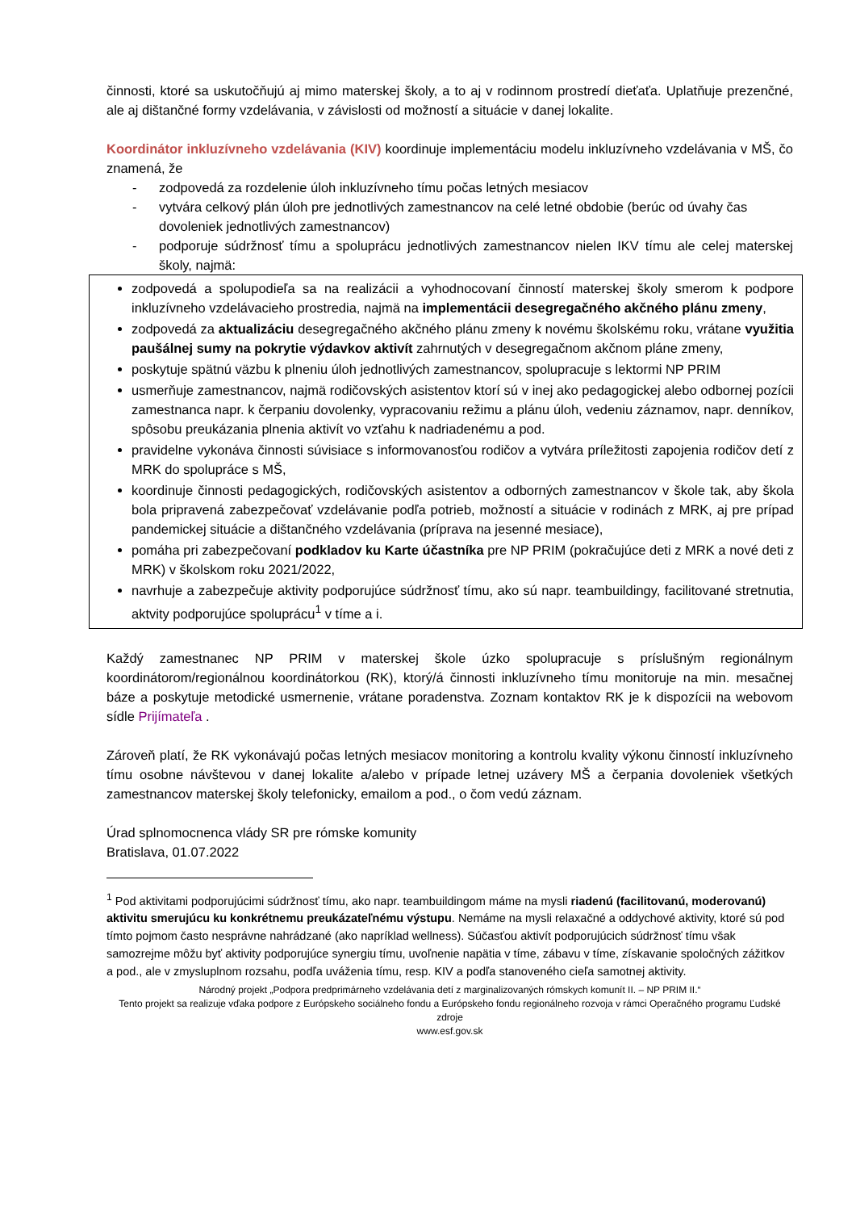činnosti, ktoré sa uskutočňujú aj mimo materskej školy, a to aj v rodinnom prostredí dieťaťa. Uplatňuje prezenčné, ale aj dištančné formy vzdelávania, v závislosti od možností a situácie v danej lokalite.
Koordinátor inkluzívneho vzdelávania (KIV) koordinuje implementáciu modelu inkluzívneho vzdelávania v MŠ, čo znamená, že
- zodpovedá za rozdelenie úloh inkluzívneho tímu počas letných mesiacov
- vytvára celkový plán úloh pre jednotlivých zamestnancov na celé letné obdobie (berúc od úvahy čas dovoleniek jednotlivých zamestnancov)
- podporuje súdržnosť tímu a spoluprácu jednotlivých zamestnancov nielen IKV tímu ale celej materskej školy, najmä:
zodpovedá a spolupodieľa sa na realizácii a vyhodnocovaní činností materskej školy smerom k podpore inkluzívneho vzdelávacieho prostredia, najmä na implementácii desegregačného akčného plánu zmeny,
zodpovedá za aktualizáciu desegregačného akčného plánu zmeny k novému školskému roku, vrátane využitia paušálnej sumy na pokrytie výdavkov aktivít zahrnutých v desegregačnom akčnom pláne zmeny,
poskytuje spätnú väzbu k plneniu úloh jednotlivých zamestnancov, spolupracuje s lektormi NP PRIM
usmerňuje zamestnancov, najmä rodičovských asistentov ktorí sú v inej ako pedagogickej alebo odbornej pozícii zamestnanca napr. k čerpaniu dovolenky, vypracovaniu režimu a plánu úloh, vedeniu záznamov, napr. denníkov, spôsobu preukázania plnenia aktivít vo vzťahu k nadriadenému a pod.
pravidelne vykonáva činnosti súvisiace s informovanosťou rodičov a vytvára príležitosti zapojenia rodičov detí z MRK do spolupráce s MŠ,
koordinuje činnosti pedagogických, rodičovských asistentov a odborných zamestnancov v škole tak, aby škola bola pripravená zabezpečovať vzdelávanie podľa potrieb, možností a situácie v rodinách z MRK, aj pre prípad pandemickej situácie a dištančného vzdelávania (príprava na jesenné mesiace),
pomáha pri zabezpečovaní podkladov ku Karte účastníka pre NP PRIM (pokračujúce deti z MRK a nové deti z MRK) v školskom roku 2021/2022,
navrhuje a zabezpečuje aktivity podporujúce súdržnosť tímu, ako sú napr. teambuildingy, facilitované stretnutia, aktvity podporujúce spoluprácu<sup>1</sup> v tíme a i.
Každý zamestnanec NP PRIM v materskej škole úzko spolupracuje s príslušným regionálnym koordinátorom/regionálnou koordinátorkou (RK), ktorý/á činnosti inkluzívneho tímu monitoruje na min. mesačnej báze a poskytuje metodické usmernenie, vrátane poradenstva. Zoznam kontaktov RK je k dispozícii na webovom sídle Prijímateľa .
Zároveň platí, že RK vykonávajú počas letných mesiacov monitoring a kontrolu kvality výkonu činností inkluzívneho tímu osobne návštevou v danej lokalite a/alebo v prípade letnej uzávery MŠ a čerpania dovoleniek všetkých zamestnancov materskej školy telefonicky, emailom a pod., o čom vedú záznam.
Úrad splnomocnenca vlády SR pre rómske komunity
Bratislava, 01.07.2022
<sup>1</sup> Pod aktivitami podporujúcimi súdržnosť tímu, ako napr. teambuildingom máme na mysli riadenú (facilitovanú, moderovanú) aktivitu smerujúcu ku konkrétnemu preukázateľnému výstupu. Nemáme na mysli relaxačné a oddychové aktivity, ktoré sú pod tímto pojmom často nesprávne nahrádzané (ako napríklad wellness). Súčasťou aktivít podporujúcich súdržnosť tímu však samozrejme môžu byť aktivity podporujúce synergiu tímu, uvoľnenie napätia v tíme, zábavu v tíme, získavanie spoločných zážitkov a pod., ale v zmysluplnom rozsahu, podľa uváženia tímu, resp. KIV a podľa stanoveného cieľa samotnej aktivity.
Národný projekt „Podpora predprimárneho vzdelávania detí z marginalizovaných rómskych komunít II. – NP PRIM II.“
Tento projekt sa realizuje vďaka podpore z Európskeho sociálneho fondu a Európskeho fondu regionálneho rozvoja v rámci Operačného programu Ľudské zdroje
www.esf.gov.sk